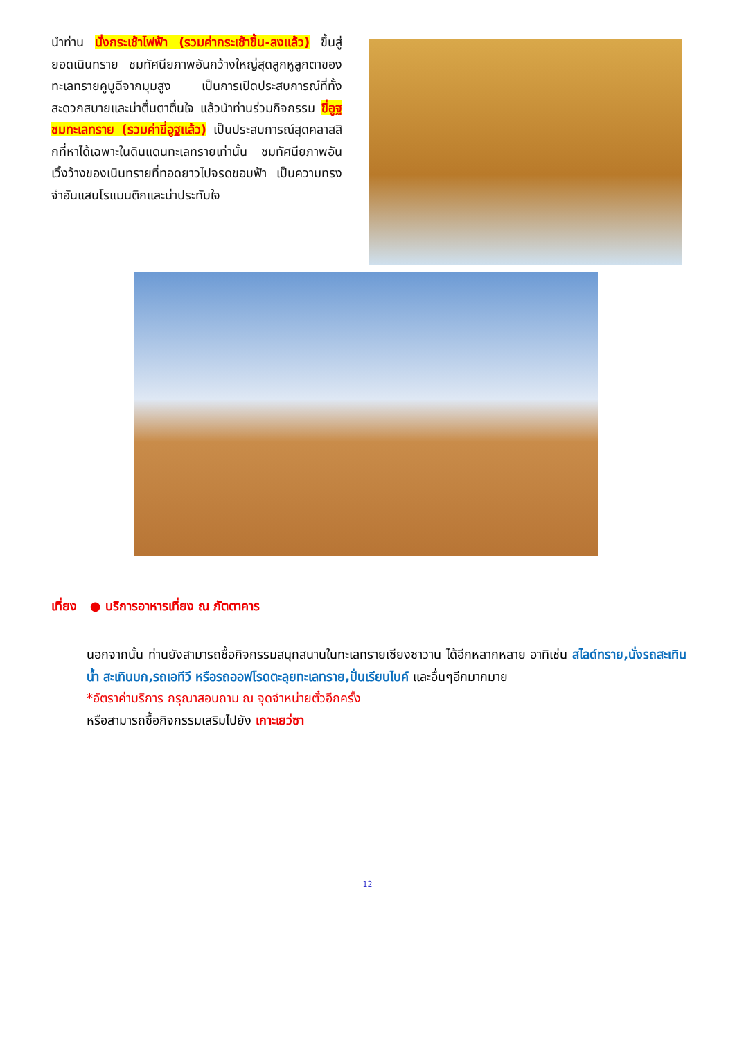นำท่าน นั่งกระเช้าไฟฟ้า (รวมค่ากระเช้าขึ้น-ลงแล้ว) ขึ้นสู่ยอดเนินทราย ชมทัศนียภาพอันกว้างใหญ่สุดลูกหูลูกตาของทะเลทรายคูบูฉีจากมุมสูง เป็นการเปิดประสบการณ์ที่ทั้งสะดวกสบายและน่าตื่นตาตื่นใจ แล้วนำท่านร่วมกิจกรรม ขี่อูฐชมทะเลทราย (รวมค่าขี่อูฐแล้ว) เป็นประสบการณ์สุดคลาสสิกที่หาได้เฉพาะในดินแดนทะเลทรายเท่านั้น ชมทัศนียภาพอันเวิ้งว้างของเนินทรายที่ทอดยาวไปจรดขอบฟ้า เป็นความทรงจำอันแสนโรแมนติกและน่าประทับใจ
เที่ยง ● บริการอาหารเที่ยง ณ ภัตตาคาร
นอกจากนั้น ท่านยังสามารถซื้อกิจกรรมสนุกสนานในทะเลทรายเซียงซาวาน ได้อีกหลากหลาย อาทิเช่น สไลด์ทราย,นั่งรถสะเทินน้ำ สะเทินบก,รถเอทีวี หรือรถออฟโรดตะลุยทะเลทราย,ปั่นเรียบไบค์ และอื่นๆอีกมากมาย
*อัตราค่าบริการ กรุณาสอบถาม ณ จุดจำหน่ายตั๋วอีกครั้ง
หรือสามารถซื้อกิจกรรมเสริมไปยัง เกาะเยว่ซา
12